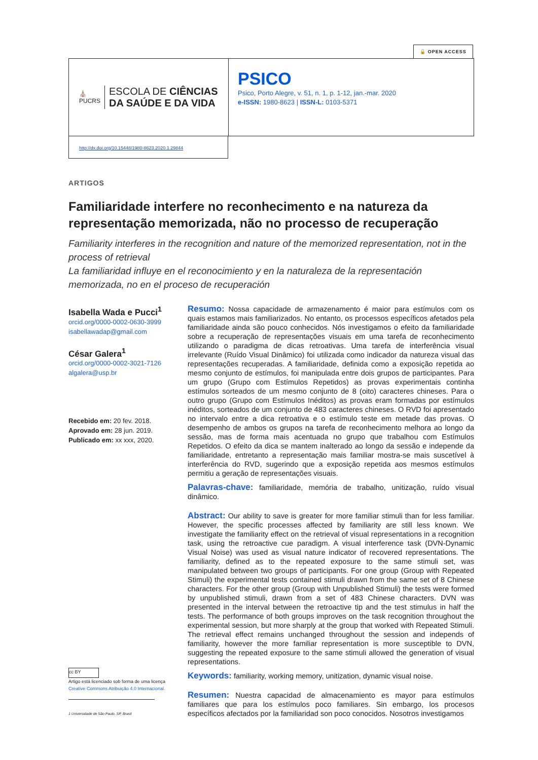🔓 OPEN ACCESS
⛪
PUCRS
ESCOLA DE CIÊNCIAS
DA SAÚDE E DA VIDA
PSICO
Psico, Porto Alegre, v. 51, n. 1, p. 1-12, jan.-mar. 2020
e-ISSN: 1980-8623 | ISSN-L: 0103-5371
http://dx.doi.org/10.15448/1980-8623.2020.1.29844
ARTIGOS
Familiaridade interfere no reconhecimento e na natureza da representação memorizada, não no processo de recuperação
Familiarity interferes in the recognition and nature of the memorized representation, not in the process of retrieval
La familiaridad influye en el reconocimiento y en la naturaleza de la representación memorizada, no en el proceso de recuperación
Isabella Wada e Pucci<sup>1</sup>
orcid.org/0000-0002-0630-3999
isabellawadap@gmail.com
César Galera<sup>1</sup>
orcid.org/0000-0002-3021-7126
algalera@usp.br
Recebido em: 20 fev. 2018.
Aprovado em: 28 jun. 2019.
Publicado em: xx xxx, 2020.
cc BY
Artigo está licenciado sob forma de uma licença
Creative Commons Atribuição 4.0 Internacional.
1 Universidade de São Paulo, SP, Brasil
Resumo: Nossa capacidade de armazenamento é maior para estímulos com os quais estamos mais familiarizados. No entanto, os processos específicos afetados pela familiaridade ainda são pouco conhecidos. Nós investigamos o efeito da familiaridade sobre a recuperação de representações visuais em uma tarefa de reconhecimento utilizando o paradigma de dicas retroativas. Uma tarefa de interferência visual irrelevante (Ruído Visual Dinâmico) foi utilizada como indicador da natureza visual das representações recuperadas. A familiaridade, definida como a exposição repetida ao mesmo conjunto de estímulos, foi manipulada entre dois grupos de participantes. Para um grupo (Grupo com Estímulos Repetidos) as provas experimentais continha estímulos sorteados de um mesmo conjunto de 8 (oito) caracteres chineses. Para o outro grupo (Grupo com Estímulos Inéditos) as provas eram formadas por estímulos inéditos, sorteados de um conjunto de 483 caracteres chineses. O RVD foi apresentado no intervalo entre a dica retroativa e o estímulo teste em metade das provas. O desempenho de ambos os grupos na tarefa de reconhecimento melhora ao longo da sessão, mas de forma mais acentuada no grupo que trabalhou com Estímulos Repetidos. O efeito da dica se mantem inalterado ao longo da sessão e independe da familiaridade, entretanto a representação mais familiar mostra-se mais suscetível à interferência do RVD, sugerindo que a exposição repetida aos mesmos estímulos permitiu a geração de representações visuais.
Palavras-chave: familiaridade, memória de trabalho, unitização, ruído visual dinâmico.
Abstract: Our ability to save is greater for more familiar stimuli than for less familiar. However, the specific processes affected by familiarity are still less known. We investigate the familiarity effect on the retrieval of visual representations in a recognition task, using the retroactive cue paradigm. A visual interference task (DVN-Dynamic Visual Noise) was used as visual nature indicator of recovered representations. The familiarity, defined as to the repeated exposure to the same stimuli set, was manipulated between two groups of participants. For one group (Group with Repeated Stimuli) the experimental tests contained stimuli drawn from the same set of 8 Chinese characters. For the other group (Group with Unpublished Stimuli) the tests were formed by unpublished stimuli, drawn from a set of 483 Chinese characters. DVN was presented in the interval between the retroactive tip and the test stimulus in half the tests. The performance of both groups improves on the task recognition throughout the experimental session, but more sharply at the group that worked with Repeated Stimuli. The retrieval effect remains unchanged throughout the session and independs of familiarity, however the more familiar representation is more susceptible to DVN, suggesting the repeated exposure to the same stimuli allowed the generation of visual representations.
Keywords: familiarity, working memory, unitization, dynamic visual noise.
Resumen: Nuestra capacidad de almacenamiento es mayor para estímulos familiares que para los estímulos poco familiares. Sin embargo, los procesos específicos afectados por la familiaridad son poco conocidos. Nosotros investigamos